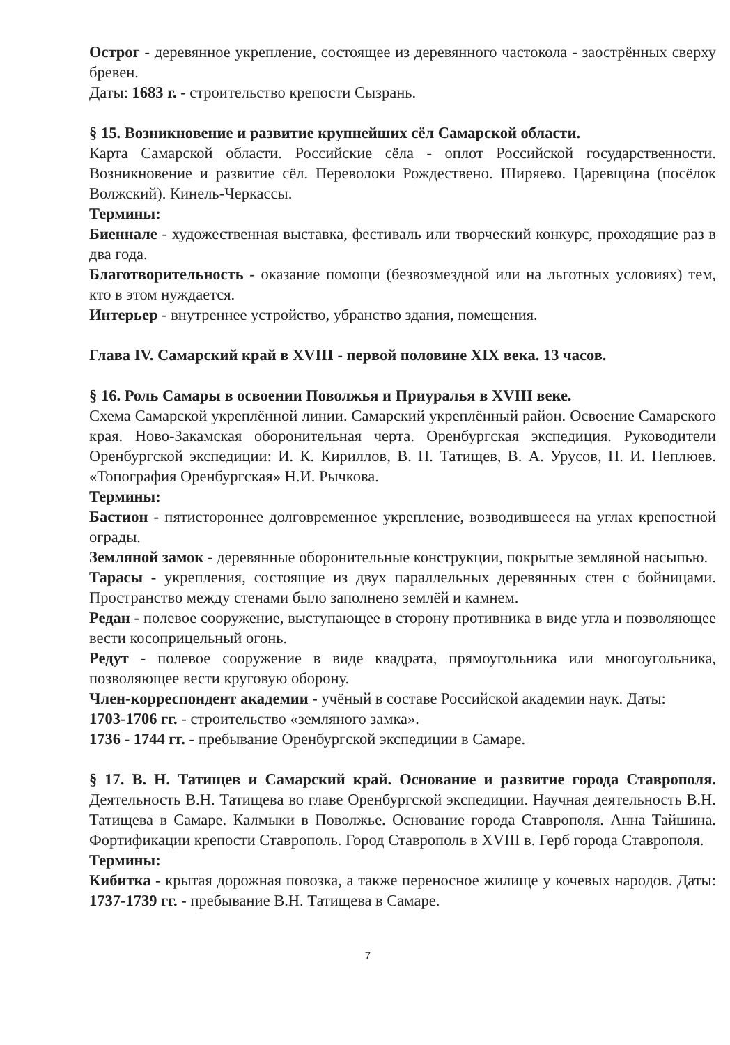Острог - деревянное укрепление, состоящее из деревянного частокола - заострённых сверху бревен.
Даты: 1683 г. - строительство крепости Сызрань.
§ 15. Возникновение и развитие крупнейших сёл Самарской области.
Карта Самарской области. Российские сёла - оплот Российской государственности. Возникновение и развитие сёл. Переволоки Рождествено. Ширяево. Царевщина (посёлок Волжский). Кинель-Черкассы.
Термины:
Биеннале - художественная выставка, фестиваль или творческий конкурс, проходящие раз в два года.
Благотворительность - оказание помощи (безвозмездной или на льготных условиях) тем, кто в этом нуждается.
Интерьер - внутреннее устройство, убранство здания, помещения.
Глава IV. Самарский край в XVIII - первой половине XIX века. 13 часов.
§ 16. Роль Самары в освоении Поволжья и Приуралья в XVIII веке.
Схема Самарской укреплённой линии. Самарский укреплённый район. Освоение Самарского края. Ново-Закамская оборонительная черта. Оренбургская экспедиция. Руководители Оренбургской экспедиции: И. К. Кириллов, В. Н. Татищев, В. А. Урусов, Н. И. Неплюев. «Топография Оренбургская» Н.И. Рычкова.
Термины:
Бастион - пятистороннее долговременное укрепление, возводившееся на углах крепостной ограды.
Земляной замок - деревянные оборонительные конструкции, покрытые земляной насыпью.
Тарасы - укрепления, состоящие из двух параллельных деревянных стен с бойницами. Пространство между стенами было заполнено землёй и камнем.
Редан - полевое сооружение, выступающее в сторону противника в виде угла и позволяющее вести косоприцельный огонь.
Редут - полевое сооружение в виде квадрата, прямоугольника или многоугольника, позволяющее вести круговую оборону.
Член-корреспондент академии - учёный в составе Российской академии наук. Даты:
1703-1706 гг. - строительство «земляного замка».
1736 - 1744 гг. - пребывание Оренбургской экспедиции в Самаре.
§ 17. В. Н. Татищев и Самарский край. Основание и развитие города Ставрополя. Деятельность В.Н. Татищева во главе Оренбургской экспедиции. Научная деятельность В.Н. Татищева в Самаре. Калмыки в Поволжье. Основание города Ставрополя. Анна Тайшина. Фортификации крепости Ставрополь. Город Ставрополь в XVIII в. Герб города Ставрополя.
Термины:
Кибитка - крытая дорожная повозка, а также переносное жилище у кочевых народов. Даты: 1737-1739 гг. - пребывание В.Н. Татищева в Самаре.
7